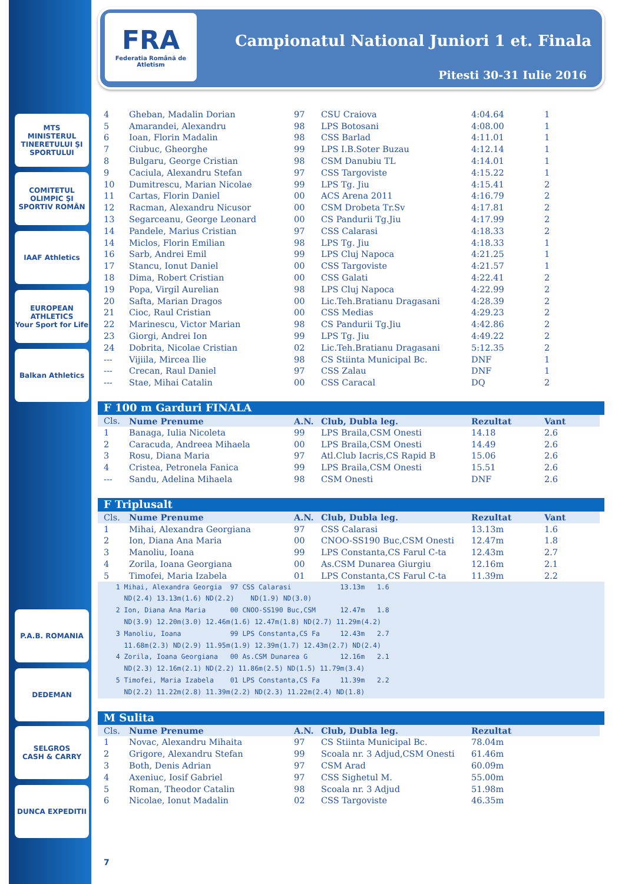MTS
MINISTERUL TINERETULUI ŞI SPORTULUI
COMITETUL OLIMPIC ŞI SPORTIV ROMÂN
IAAF Athletics
EUROPEAN ATHLETICS
Your Sport for Life
Balkan Athletics
P.A.B. ROMANIA
DEDEMAN
SELGROS
CASH & CARRY
DUNCA EXPEDITII
FRA
Federatia Română de Atletism
Campionatul National Juniori 1 et. Finala
Pitesti 30-31 Iulie 2016
| 4 | Gheban, Madalin Dorian | 97 | CSU Craiova | 4:04.64 | 1 |
| 5 | Amarandei, Alexandru | 98 | LPS Botosani | 4:08.00 | 1 |
| 6 | Ioan, Florin Madalin | 98 | CSS Barlad | 4:11.01 | 1 |
| 7 | Ciubuc, Gheorghe | 99 | LPS I.B.Soter Buzau | 4:12.14 | 1 |
| 8 | Bulgaru, George Cristian | 98 | CSM Danubiu TL | 4:14.01 | 1 |
| 9 | Caciula, Alexandru Stefan | 97 | CSS Targoviste | 4:15.22 | 1 |
| 10 | Dumitrescu, Marian Nicolae | 99 | LPS Tg. Jiu | 4:15.41 | 2 |
| 11 | Cartas, Florin Daniel | 00 | ACS Arena 2011 | 4:16.79 | 2 |
| 12 | Racman, Alexandru Nicusor | 00 | CSM Drobeta Tr.Sv | 4:17.81 | 2 |
| 13 | Segarceanu, George Leonard | 00 | CS Pandurii Tg.Jiu | 4:17.99 | 2 |
| 14 | Pandele, Marius Cristian | 97 | CSS Calarasi | 4:18.33 | 2 |
| 14 | Miclos, Florin Emilian | 98 | LPS Tg. Jiu | 4:18.33 | 1 |
| 16 | Sarb, Andrei Emil | 99 | LPS Cluj Napoca | 4:21.25 | 1 |
| 17 | Stancu, Ionut Daniel | 00 | CSS Targoviste | 4:21.57 | 1 |
| 18 | Dima, Robert Cristian | 00 | CSS Galati | 4:22.41 | 2 |
| 19 | Popa, Virgil Aurelian | 98 | LPS Cluj Napoca | 4:22.99 | 2 |
| 20 | Safta, Marian Dragos | 00 | Lic.Teh.Bratianu Dragasani | 4:28.39 | 2 |
| 21 | Cioc, Raul Cristian | 00 | CSS Medias | 4:29.23 | 2 |
| 22 | Marinescu, Victor Marian | 98 | CS Pandurii Tg.Jiu | 4:42.86 | 2 |
| 23 | Giorgi, Andrei Ion | 99 | LPS Tg. Jiu | 4:49.22 | 2 |
| 24 | Dobrita, Nicolae Cristian | 02 | Lic.Teh.Bratianu Dragasani | 5:12.35 | 2 |
| --- | Vijiila, Mircea Ilie | 98 | CS Stiinta Municipal Bc. | DNF | 1 |
| --- | Crecan, Raul Daniel | 97 | CSS Zalau | DNF | 1 |
| --- | Stae, Mihai Catalin | 00 | CSS Caracal | DQ | 2 |
F 100 m Garduri FINALA
| Cls. | Nume Prenume | A.N. | Club, Dubla leg. | Rezultat | Vant |
| --- | --- | --- | --- | --- | --- |
| 1 | Banaga, Iulia Nicoleta | 99 | LPS Braila,CSM Onesti | 14.18 | 2.6 |
| 2 | Caracuda, Andreea Mihaela | 00 | LPS Braila,CSM Onesti | 14.49 | 2.6 |
| 3 | Rosu, Diana Maria | 97 | Atl.Club Iacris,CS Rapid B | 15.06 | 2.6 |
| 4 | Cristea, Petronela Fanica | 99 | LPS Braila,CSM Onesti | 15.51 | 2.6 |
| --- | Sandu, Adelina Mihaela | 98 | CSM Onesti | DNF | 2.6 |
F Triplusalt
| Cls. | Nume Prenume | A.N. | Club, Dubla leg. | Rezultat | Vant |
| --- | --- | --- | --- | --- | --- |
| 1 | Mihai, Alexandra Georgiana | 97 | CSS Calarasi | 13.13m | 1.6 |
| 2 | Ion, Diana Ana Maria | 00 | CNOO-SS190 Buc,CSM Onesti | 12.47m | 1.8 |
| 3 | Manoliu, Ioana | 99 | LPS Constanta,CS Farul C-ta | 12.43m | 2.7 |
| 4 | Zorila, Ioana Georgiana | 00 | As.CSM Dunarea Giurgiu | 12.16m | 2.1 |
| 5 | Timofei, Maria Izabela | 01 | LPS Constanta,CS Farul C-ta | 11.39m | 2.2 |
1 Mihai, Alexandra Georgia 97 CSS Calarasi 13.13m 1.6 ND(2.4) 13.13m(1.6) ND(2.2) ND(1.9) ND(3.0) 2 Ion, Diana Ana Maria 00 CNOO-SS190 Buc,CSM 12.47m 1.8 ND(3.9) 12.20m(3.0) 12.46m(1.6) 12.47m(1.8) ND(2.7) 11.29m(4.2) 3 Manoliu, Ioana 99 LPS Constanta,CS Fa 12.43m 2.7 11.68m(2.3) ND(2.9) 11.95m(1.9) 12.39m(1.7) 12.43m(2.7) ND(2.4) 4 Zorila, Ioana Georgiana 00 As.CSM Dunarea G 12.16m 2.1 ND(2.3) 12.16m(2.1) ND(2.2) 11.86m(2.5) ND(1.5) 11.79m(3.4) 5 Timofei, Maria Izabela 01 LPS Constanta,CS Fa 11.39m 2.2 ND(2.2) 11.22m(2.8) 11.39m(2.2) ND(2.3) 11.22m(2.4) ND(1.8)
M Sulita
| Cls. | Nume Prenume | A.N. | Club, Dubla leg. | Rezultat | |
| --- | --- | --- | --- | --- | --- |
| 1 | Novac, Alexandru Mihaita | 97 | CS Stiinta Municipal Bc. | 78.04m | |
| 2 | Grigore, Alexandru Stefan | 99 | Scoala nr. 3 Adjud,CSM Onesti | 61.46m | |
| 3 | Both, Denis Adrian | 97 | CSM Arad | 60.09m | |
| 4 | Axeniuc, Iosif Gabriel | 97 | CSS Sighetul M. | 55.00m | |
| 5 | Roman, Theodor Catalin | 98 | Scoala nr. 3 Adjud | 51.98m | |
| 6 | Nicolae, Ionut Madalin | 02 | CSS Targoviste | 46.35m | |
7